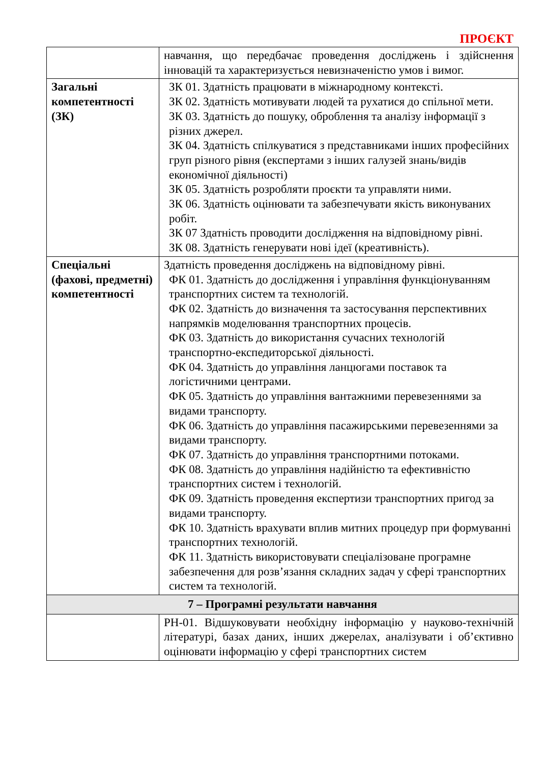ПРОЄКТ
| | навчання, що передбачає проведення досліджень і здійснення інновацій та характеризується невизначеністю умов і вимог. |
| Загальні компетентності (ЗК) | ЗК 01. Здатність працювати в міжнародному контексті. ЗК 02. Здатність мотивувати людей та рухатися до спільної мети. ЗК 03. Здатність до пошуку, оброблення та аналізу інформації з різних джерел. ЗК 04. Здатність спілкуватися з представниками інших професійних груп різного рівня (експертами з інших галузей знань/видів економічної діяльності) ЗК 05. Здатність розробляти проєкти та управляти ними. ЗК 06. Здатність оцінювати та забезпечувати якість виконуваних робіт. ЗК 07 Здатність проводити дослідження на відповідному рівні. ЗК 08. Здатність генерувати нові ідеї (креативність). |
| Спеціальні (фахові, предметні) компетентності | Здатність проведення досліджень на відповідному рівні. ФК 01. Здатність до дослідження і управління функціонуванням транспортних систем та технологій. ФК 02. Здатність до визначення та застосування перспективних напрямків моделювання транспортних процесів. ФК 03. Здатність до використання сучасних технологій транспортно-експедиторської діяльності. ФК 04. Здатність до управління ланцюгами поставок та логістичними центрами. ФК 05. Здатність до управління вантажними перевезеннями за видами транспорту. ФК 06. Здатність до управління пасажирськими перевезеннями за видами транспорту. ФК 07. Здатність до управління транспортними потоками. ФК 08. Здатність до управління надійністю та ефективністю транспортних систем і технологій. ФК 09. Здатність проведення експертизи транспортних пригод за видами транспорту. ФК 10. Здатність врахувати вплив митних процедур при формуванні транспортних технологій. ФК 11. Здатність використовувати спеціалізоване програмне забезпечення для розв’язання складних задач у сфері транспортних систем та технологій. |
| 7 – Програмні результати навчання | |
| | РН-01. Відшуковувати необхідну інформацію у науково-технічній літературі, базах даних, інших джерелах, аналізувати і об’єктивно оцінювати інформацію у сфері транспортних систем |